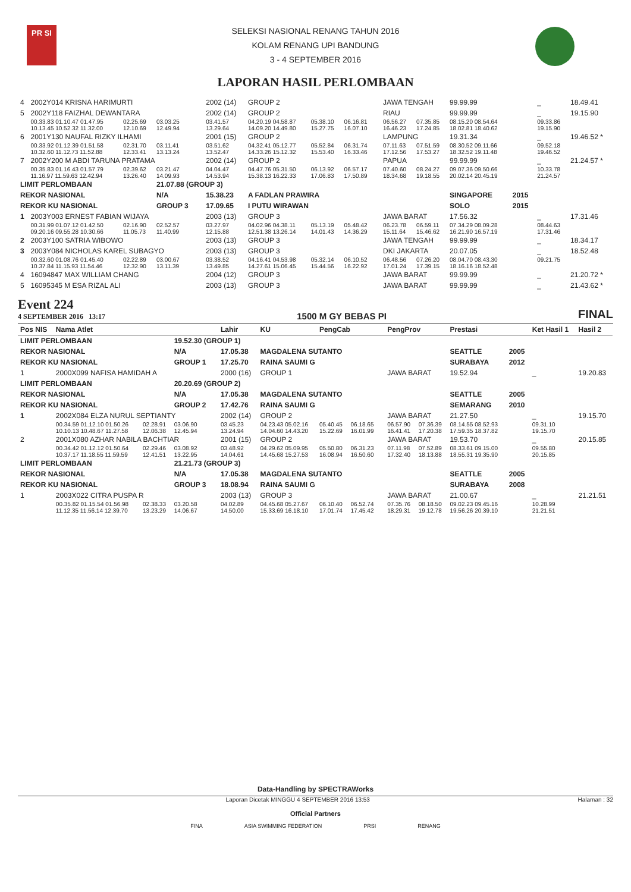PR SI
SELEKSI NASIONAL RENANG TAHUN 2016
KOLAM RENANG UPI BANDUNG
3 - 4 SEPTEMBER 2016
LAPORAN HASIL PERLOMBAAN
| 4 | 2002Y014 KRISNA HARIMURTI | | | | 2002 (14) | GROUP 2 | | | | JAWA TENGAH | | 99.99.99 | | _ | 18.49.41 |
| 5 | 2002Y118 FAIZHAL DEWANTARA | | | | 2002 (14) | GROUP 2 | | | | RIAU | | 99.99.99 | | _ | 19.15.90 |
| | 00.33.83 01.10.47 01.47.95 | 02.25.69 | 03.03.25 | | 03.41.57 | 04.20.19 04.58.87 | 05.38.10 | 06.16.81 | | 06.56.27 | 07.35.85 | 08.15.20 08.54.64 | | 09.33.86 | |
| | 10.13.45 10.52.32 11.32.00 | 12.10.69 | 12.49.94 | | 13.29.64 | 14.09.20 14.49.80 | 15.27.75 | 16.07.10 | | 16.46.23 | 17.24.85 | 18.02.81 18.40.62 | | 19.15.90 | |
| 6 | 2001Y130 NAUFAL RIZKY ILHAMI | | | | 2001 (15) | GROUP 2 | | | | LAMPUNG | | 19.31.34 | | _ | 19.46.52 * |
| | 00.33.92 01.12.39 01.51.58 | 02.31.70 | 03.11.41 | | 03.51.62 | 04.32.41 05.12.77 | 05.52.84 | 06.31.74 | | 07.11.63 | 07.51.59 | 08.30.52 09.11.66 | | 09.52.18 | |
| | 10.32.60 11.12.73 11.52.88 | 12.33.41 | 13.13.24 | | 13.52.47 | 14.33.26 15.12.32 | 15.53.40 | 16.33.46 | | 17.12.56 | 17.53.27 | 18.32.52 19.11.48 | | 19.46.52 | |
| 7 | 2002Y200 M ABDI TARUNA PRATAMA | | | | 2002 (14) | GROUP 2 | | | | PAPUA | | 99.99.99 | | _ | 21.24.57 * |
| | 00.35.83 01.16.43 01.57.79 | 02.39.62 | 03.21.47 | | 04.04.47 | 04.47.76 05.31.50 | 06.13.92 | 06.57.17 | | 07.40.60 | 08.24.27 | 09.07.36 09.50.66 | | 10.33.78 | |
| | 11.16.97 11.59.63 12.42.94 | 13.26.40 | 14.09.93 | | 14.53.94 | 15.38.13 16.22.33 | 17.06.83 | 17.50.89 | | 18.34.68 | 19.18.55 | 20.02.14 20.45.19 | | 21.24.57 | |
| LIMIT PERLOMBAAN | | | 21.07.88 (GROUP 3) | | | | | | | | | | | | |
| REKOR NASIONAL | | | N/A | | 15.38.23 | A FADLAN PRAWIRA | | | | | | SINGAPORE | 2015 | | |
| REKOR KU NASIONAL | | | GROUP 3 | | 17.09.65 | I PUTU WIRAWAN | | | | | | SOLO | 2015 | | |
| 1 | 2003Y003 ERNEST FABIAN WIJAYA | | | | 2003 (13) | GROUP 3 | | | | JAWA BARAT | | 17.56.32 | | _ | 17.31.46 |
| | 00.31.99 01.07.12 01.42.50 | 02.16.90 | 02.52.57 | | 03.27.97 | 04.02.96 04.38.11 | 05.13.19 | 05.48.42 | | 06.23.78 | 06.59.11 | 07.34.29 08.09.28 | | 08.44.63 | |
| | 09.20.16 09.55.28 10.30.66 | 11.05.73 | 11.40.99 | | 12.15.88 | 12.51.38 13.26.14 | 14.01.43 | 14.36.29 | | 15.11.64 | 15.46.62 | 16.21.90 16.57.19 | | 17.31.46 | |
| 2 | 2003Y100 SATRIA WIBOWO | | | | 2003 (13) | GROUP 3 | | | | JAWA TENGAH | | 99.99.99 | | _ | 18.34.17 |
| 3 | 2003Y084 NICHOLAS KAREL SUBAGYO | | | | 2003 (13) | GROUP 3 | | | | DKI JAKARTA | | 20.07.05 | | _ | 18.52.48 |
| | 00.32.60 01.08.76 01.45.40 | 02.22.89 | 03.00.67 | | 03.38.52 | 04.16.41 04.53.98 | 05.32.14 | 06.10.52 | | 06.48.56 | 07.26.20 | 08.04.70 08.43.30 | | 09.21.75 | |
| | 10.37.84 11.15.93 11.54.46 | 12.32.90 | 13.11.39 | | 13.49.85 | 14.27.61 15.06.45 | 15.44.56 | 16.22.92 | | 17.01.24 | 17.39.15 | 18.16.16 18.52.48 | | | |
| 4 | 16094847 MAX WILLIAM CHANG | | | | 2004 (12) | GROUP 3 | | | | JAWA BARAT | | 99.99.99 | | _ | 21.20.72 * |
| 5 | 16095345 M ESA RIZAL ALI | | | | 2003 (13) | GROUP 3 | | | | JAWA BARAT | | 99.99.99 | | _ | 21.43.62 * |
Event 224
4 SEPTEMBER 2016 13:17
1500 M GY BEBAS PI
FINAL
| Pos NIS | Nama Atlet | | | | Lahir | KU | PengCab | | | PengProv | | Prestasi | | Ket Hasil 1 | Hasil 2 |
| --- | --- | --- | --- | --- | --- | --- | --- | --- | --- | --- | --- | --- | --- | --- | --- |
| LIMIT PERLOMBAAN | | | 19.52.30 (GROUP 1) | | | | | | | | | | | | |
| REKOR NASIONAL | | | N/A | | 17.05.38 | MAGDALENA SUTANTO | | | | | | SEATTLE | 2005 | | |
| REKOR KU NASIONAL | | | GROUP 1 | | 17.25.70 | RAINA SAUMI G | | | | | | SURABAYA | 2012 | | |
| 1 | 2000X099 NAFISA HAMIDAH A | | | | 2000 (16) | GROUP 1 | | | | JAWA BARAT | | 19.52.94 | | _ | 19.20.83 |
| LIMIT PERLOMBAAN | | | 20.20.69 (GROUP 2) | | | | | | | | | | | | |
| REKOR NASIONAL | | | N/A | | 17.05.38 | MAGDALENA SUTANTO | | | | | | SEATTLE | 2005 | | |
| REKOR KU NASIONAL | | | GROUP 2 | | 17.42.76 | RAINA SAUMI G | | | | | | SEMARANG | 2010 | | |
| 1 | 2002X084 ELZA NURUL SEPTIANTY | | | | 2002 (14) | GROUP 2 | | | | JAWA BARAT | | 21.27.50 | | _ | 19.15.70 |
| | 00.34.59 01.12.10 01.50.26 | 02.28.91 | 03.06.90 | | 03.45.23 | 04.23.43 05.02.16 | 05.40.45 | 06.18.65 | | 06.57.90 | 07.36.39 | 08.14.55 08.52.93 | | 09.31.10 | |
| | 10.10.13 10.48.67 11.27.58 | 12.06.38 | 12.45.94 | | 13.24.94 | 14.04.60 14.43.20 | 15.22.69 | 16.01.99 | | 16.41.41 | 17.20.38 | 17.59.35 18.37.82 | | 19.15.70 | |
| 2 | 2001X080 AZHAR NABILA BACHTIAR | | | | 2001 (15) | GROUP 2 | | | | JAWA BARAT | | 19.53.70 | | _ | 20.15.85 |
| | 00.34.42 01.12.12 01.50.64 | 02.29.46 | 03.08.92 | | 03.48.92 | 04.29.62 05.09.95 | 05.50.80 | 06.31.23 | | 07.11.98 | 07.52.89 | 08.33.61 09.15.00 | | 09.55.80 | |
| | 10.37.17 11.18.55 11.59.59 | 12.41.51 | 13.22.95 | | 14.04.61 | 14.45.68 15.27.53 | 16.08.94 | 16.50.60 | | 17.32.40 | 18.13.88 | 18.55.31 19.35.90 | | 20.15.85 | |
| LIMIT PERLOMBAAN | | | 21.21.73 (GROUP 3) | | | | | | | | | | | | |
| REKOR NASIONAL | | | N/A | | 17.05.38 | MAGDALENA SUTANTO | | | | | | SEATTLE | 2005 | | |
| REKOR KU NASIONAL | | | GROUP 3 | | 18.08.94 | RAINA SAUMI G | | | | | | SURABAYA | 2008 | | |
| 1 | 2003X022 CITRA PUSPA R | | | | 2003 (13) | GROUP 3 | | | | JAWA BARAT | | 21.00.67 | | _ | 21.21.51 |
| | 00.35.82 01.15.54 01.56.98 | 02.38.33 | 03.20.58 | | 04.02.89 | 04.45.68 05.27.67 | 06.10.40 | 06.52.74 | | 07.35.76 | 08.18.50 | 09.02.23 09.45.16 | | 10.28.99 | |
| | 11.12.35 11.56.14 12.39.70 | 13.23.29 | 14.06.67 | | 14.50.00 | 15.33.69 16.18.10 | 17.01.74 | 17.45.42 | | 18.29.31 | 19.12.78 | 19.56.26 20.39.10 | | 21.21.51 | |
Data-Handling by SPECTRAWorks
Laporan Dicetak MINGGU 4 SEPTEMBER 2016 13:53 Halaman : 32
Official Partners
FINA ASIA SWIMMING FEDERATION PRSI RENANG